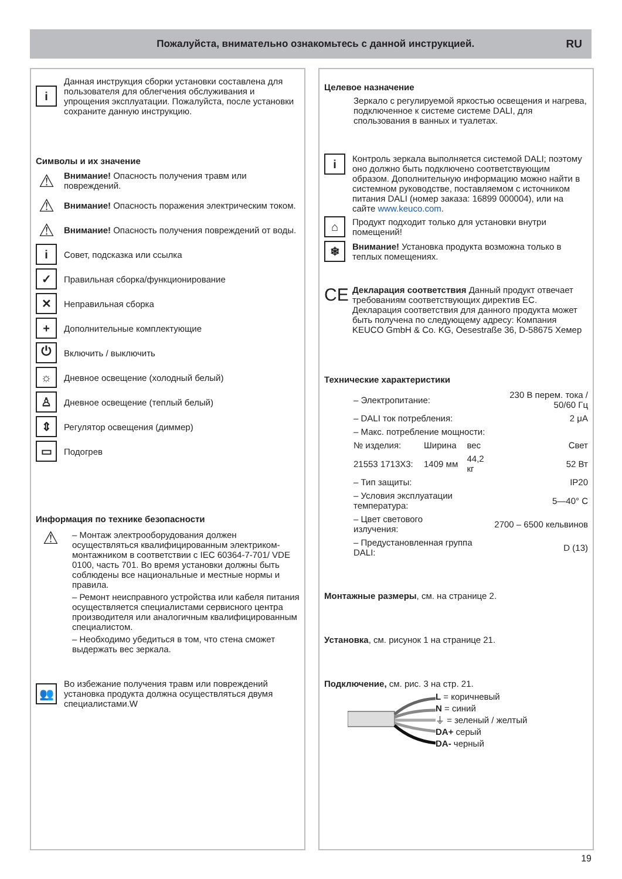Пожалуйста, внимательно ознакомьтесь с данной инструкцией.
RU
i
Данная инструкция сборки установки составлена для пользователя для облегчения обслуживания и упрощения эксплуатации. Пожалуйста, после установки сохраните данную инструкцию.
Символы и их значение
⚠
Внимание! Опасность получения травм или повреждений.
⚠
Внимание! Опасность поражения электрическим током.
⚠
Внимание! Опасность получения повреждений от воды.
i
Совет, подсказка или ссылка
✓
Правильная сборка/функционирование
✕
Неправильная сборка
+
Дополнительные комплектующие
⏻
Включить / выключить
☼
Дневное освещение (холодный белый)
♙
Дневное освещение (теплый белый)
⇕
Регулятор освещения (диммер)
▭
Подогрев
Информация по технике безопасности
⚠
– Монтаж электрооборудования должен осуществляться квалифицированным электриком-монтажником в соответствии с IEC 60364-7-701/ VDE 0100, часть 701. Во время установки должны быть соблюдены все национальные и местные нормы и правила.
– Ремонт неисправного устройства или кабеля питания осуществляется специалистами сервисного центра производителя или аналогичным квалифицированным специалистом.
– Необходимо убедиться в том, что стена сможет выдержать вес зеркала.
👥
Во избежание получения травм или повреждений установка продукта должна осуществляться двумя специалистами.W
Целевое назначение
Зеркало с регулируемой яркостью освещения и нагрева, подключенное к системе системе DALI, для спользования в ванных и туалетах.
i
Контроль зеркала выполняется системой DALI; поэтому оно должно быть подключено соответствующим образом. Дополнительную информацию можно найти в системном руководстве, поставляемом с источником питания DALI (номер заказа: 16899 000004), или на сайте www.keuco.com.
⌂
Продукт подходит только для установки внутри помещений!
❄
Внимание! Установка продукта возможна только в теплых помещениях.
CE
Декларация соответствия Данный продукт отвечает требованиям соответствующих директив ЕС. Декларация соответствия для данного продукта может быть получена по следующему адресу: Компания KEUCO GmbH & Co. KG, Oesestraße 36, D-58675 Хемер
Технические характеристики
| – Электропитание: | | | 230 В перем. тока / 50/60 Гц |
| – DALI ток потребления: | | | 2 μA |
| – Макс. потребление мощности: | | | |
| № изделия: | Ширина | вес | Свет |
| 21553 1713X3: | 1409 мм | 44,2 кг | 52 Вт |
| – Тип защиты: | | | IP20 |
| – Условия эксплуатации температура: | | | 5—40° C |
| – Цвет светового излучения: | | 2700 – 6500 кельвинов | |
| – Предустановленная группа DALI: | | | D (13) |
Монтажные размеры, см. на странице 2.
Установка, см. рисунок 1 на странице 21.
Подключение, см. рис. 3 на стр. 21.
L = коричневый
N = синий
⏚ = зеленый / желтый
DA+ серый
DA- черный
19